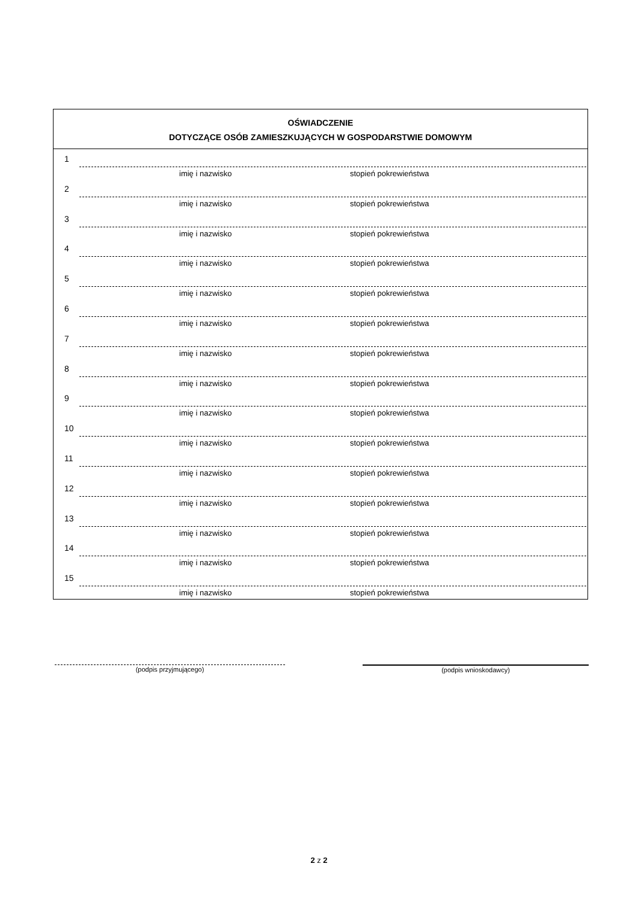OŚWIADCZENIE
DOTYCZĄCE OSÓB ZAMIESZKUJĄCYCH W GOSPODARSTWIE DOMOWYM
1
imię i nazwisko stopień pokrewieństwa
2
imię i nazwisko stopień pokrewieństwa
3
imię i nazwisko stopień pokrewieństwa
4
imię i nazwisko stopień pokrewieństwa
5
imię i nazwisko stopień pokrewieństwa
6
imię i nazwisko stopień pokrewieństwa
7
imię i nazwisko stopień pokrewieństwa
8
imię i nazwisko stopień pokrewieństwa
9
imię i nazwisko stopień pokrewieństwa
10
imię i nazwisko stopień pokrewieństwa
11
imię i nazwisko stopień pokrewieństwa
12
imię i nazwisko stopień pokrewieństwa
13
imię i nazwisko stopień pokrewieństwa
14
imię i nazwisko stopień pokrewieństwa
15
imię i nazwisko stopień pokrewieństwa
(podpis przyjmującego) (podpis wnioskodawcy)
2 z 2